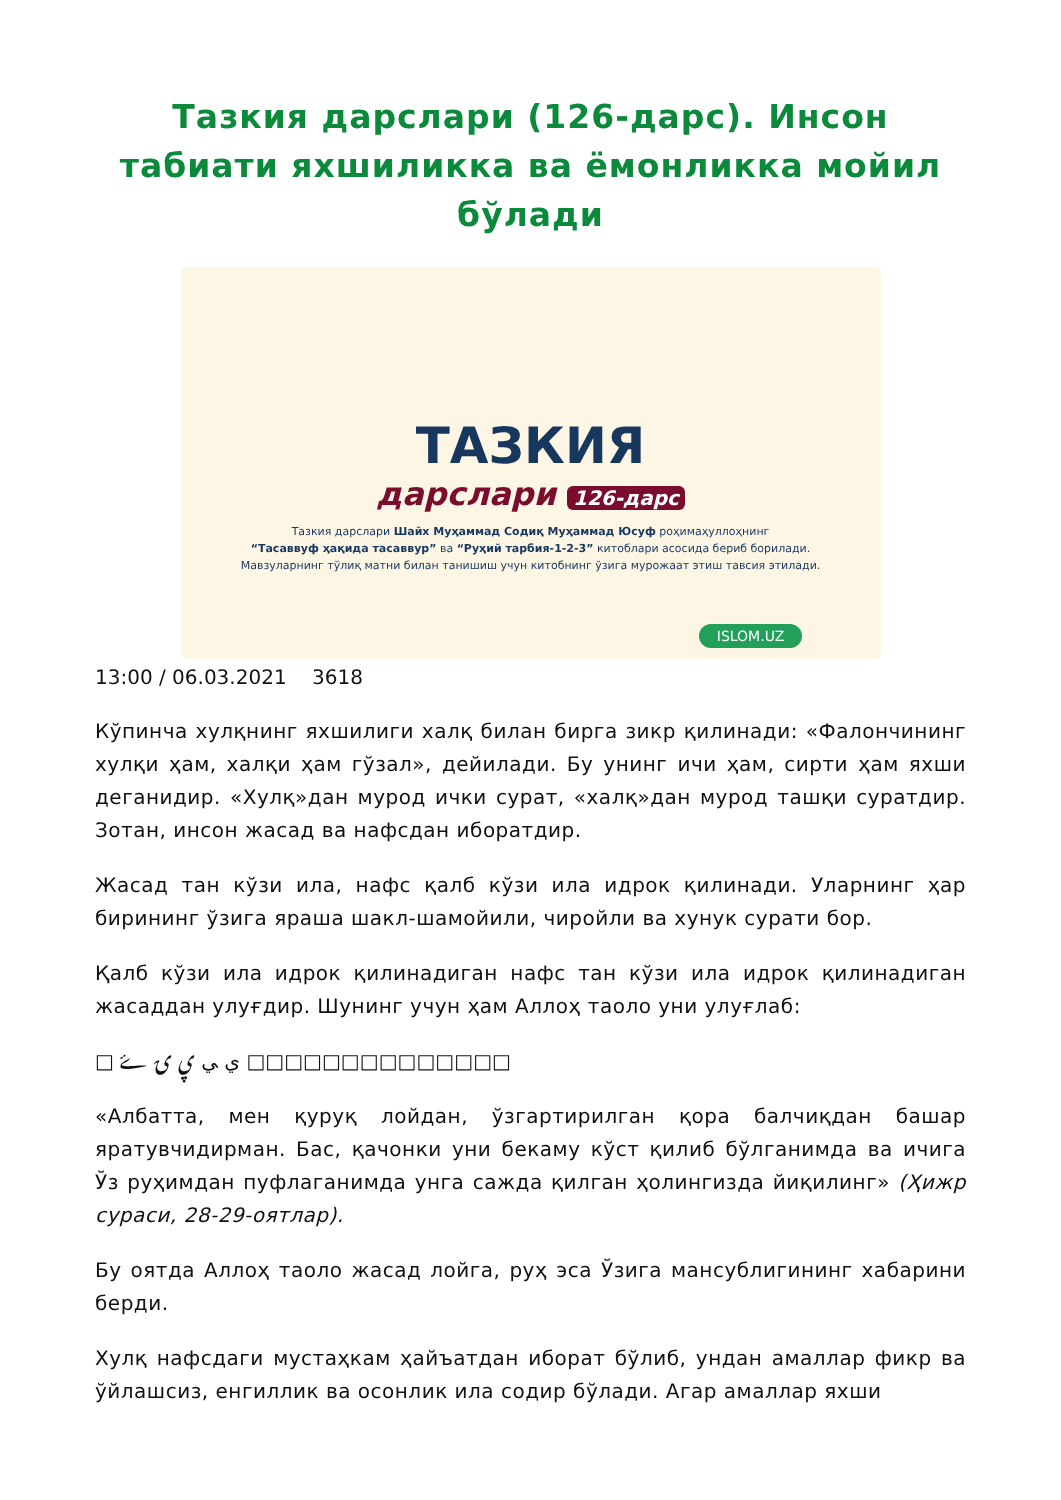Тазкия дарслари (126-дарс). Инсон табиати яхшиликка ва ёмонликка мойил бўлади
ТАЗКИЯ
дарслари 126-дарс
Тазкия дарслари Шайх Муҳаммад Содиқ Муҳаммад Юсуф роҳимаҳуллоҳнинг
“Тасаввуф ҳақида тасаввур” ва “Руҳий тарбия-1-2-3” китоблари асосида бериб борилади.
Мавзуларнинг тўлиқ матни билан танишиш учун китобнинг ўзига мурожаат этиш тавсия этилади.
ISLOM.UZ
13:00 / 06.03.2021 3618
Кўпинча хулқнинг яхшилиги халқ билан бирга зикр қилинади: «Фалончининг хулқи ҳам, халқи ҳам гўзал», дейилади. Бу унинг ичи ҳам, сирти ҳам яхши деганидир. «Хулқ»дан мурод ички сурат, «халқ»дан мурод ташқи суратдир. Зотан, инсон жасад ва нафсдан иборатдир.
Жасад тан кўзи ила, нафс қалб кўзи ила идрок қилинади. Уларнинг ҳар бирининг ўзига яраша шакл-шамойили, чиройли ва хунук сурати бор.
Қалб кўзи ила идрок қилинадиган нафс тан кўзи ила идрок қилинадиган жасаддан улуғдир. Шунинг учун ҳам Аллоҳ таоло уни улуғлаб:
□ ﻱ ﻲ ۑ ۍ ۓ □□□□□□□□□□□□□□
«Албатта, мен қуруқ лойдан, ўзгартирилган қора балчиқдан башар яратувчидирман. Бас, қачонки уни бекаму кўст қилиб бўлганимда ва ичига Ўз руҳимдан пуфлаганимда унга сажда қилган ҳолингизда йиқилинг» (Ҳижр сураси, 28-29-оятлар).
Бу оятда Аллоҳ таоло жасад лойга, руҳ эса Ўзига мансублигининг хабарини берди.
Хулқ нафсдаги мустаҳкам ҳайъатдан иборат бўлиб, ундан амаллар фикр ва ўйлашсиз, енгиллик ва осонлик ила содир бўлади. Агар амаллар яхши